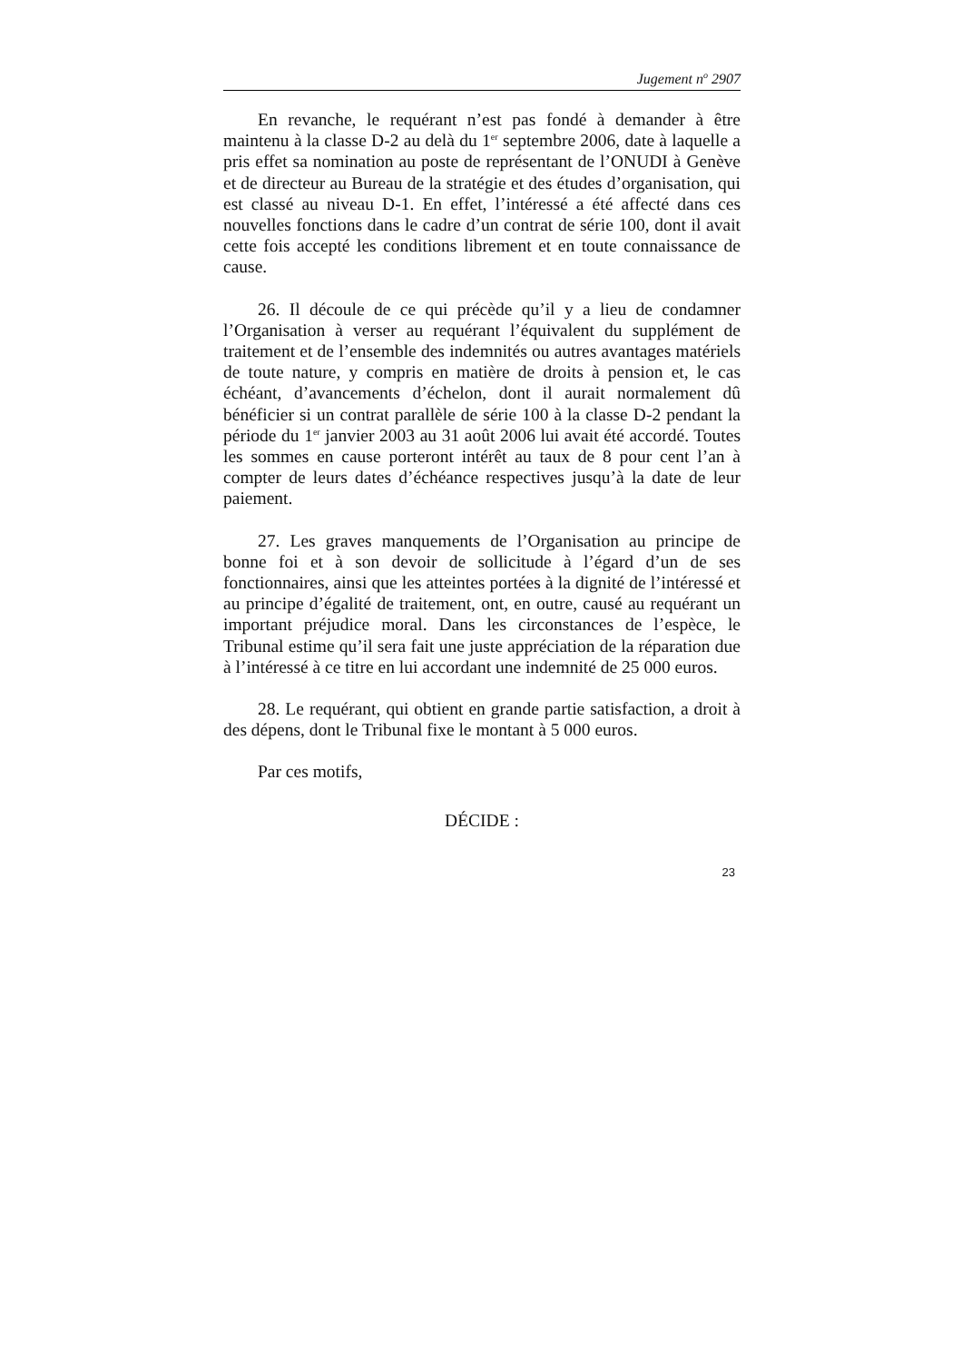Jugement n<sup>o</sup> 2907
En revanche, le requérant n’est pas fondé à demander à être maintenu à la classe D-2 au delà du 1<sup>er</sup> septembre 2006, date à laquelle a pris effet sa nomination au poste de représentant de l’ONUDI à Genève et de directeur au Bureau de la stratégie et des études d’organisation, qui est classé au niveau D-1. En effet, l’intéressé a été affecté dans ces nouvelles fonctions dans le cadre d’un contrat de série 100, dont il avait cette fois accepté les conditions librement et en toute connaissance de cause.
26. Il découle de ce qui précède qu’il y a lieu de condamner l’Organisation à verser au requérant l’équivalent du supplément de traitement et de l’ensemble des indemnités ou autres avantages matériels de toute nature, y compris en matière de droits à pension et, le cas échéant, d’avancements d’échelon, dont il aurait normalement dû bénéficier si un contrat parallèle de série 100 à la classe D-2 pendant la période du 1<sup>er</sup> janvier 2003 au 31 août 2006 lui avait été accordé. Toutes les sommes en cause porteront intérêt au taux de 8 pour cent l’an à compter de leurs dates d’échéance respectives jusqu’à la date de leur paiement.
27. Les graves manquements de l’Organisation au principe de bonne foi et à son devoir de sollicitude à l’égard d’un de ses fonctionnaires, ainsi que les atteintes portées à la dignité de l’intéressé et au principe d’égalité de traitement, ont, en outre, causé au requérant un important préjudice moral. Dans les circonstances de l’espèce, le Tribunal estime qu’il sera fait une juste appréciation de la réparation due à l’intéressé à ce titre en lui accordant une indemnité de 25 000 euros.
28. Le requérant, qui obtient en grande partie satisfaction, a droit à des dépens, dont le Tribunal fixe le montant à 5 000 euros.
Par ces motifs,
DÉCIDE :
23